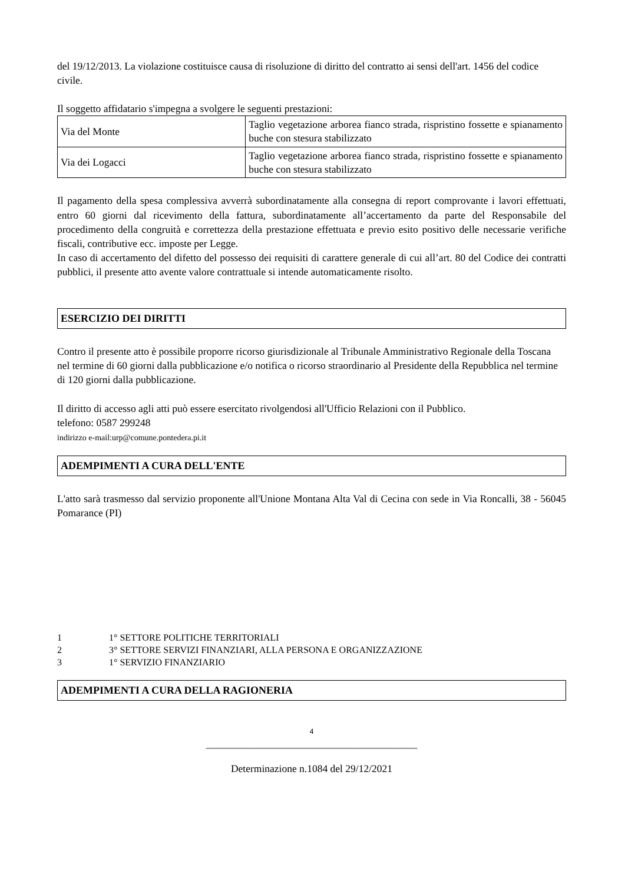del 19/12/2013. La violazione costituisce causa di risoluzione di diritto del contratto ai sensi dell'art. 1456 del codice civile.
Il soggetto affidatario s'impegna a svolgere le seguenti prestazioni:
| Via del Monte | Taglio vegetazione arborea fianco strada, rispristino fossette e spianamento buche con stesura stabilizzato |
| Via dei Logacci | Taglio vegetazione arborea fianco strada, rispristino fossette e spianamento buche con stesura stabilizzato |
Il pagamento della spesa complessiva avverrà subordinatamente alla consegna di report comprovante i lavori effettuati, entro 60 giorni dal ricevimento della fattura, subordinatamente all’accertamento da parte del Responsabile del procedimento della congruità e correttezza della prestazione effettuata e previo esito positivo delle necessarie verifiche fiscali, contributive ecc. imposte per Legge.
In caso di accertamento del difetto del possesso dei requisiti di carattere generale di cui all’art. 80 del Codice dei contratti pubblici, il presente atto avente valore contrattuale si intende automaticamente risolto.
ESERCIZIO DEI DIRITTI
Contro il presente atto è possibile proporre ricorso giurisdizionale al Tribunale Amministrativo Regionale della Toscana nel termine di 60 giorni dalla pubblicazione e/o notifica o ricorso straordinario al Presidente della Repubblica nel termine di 120 giorni dalla pubblicazione.
Il diritto di accesso agli atti può essere esercitato rivolgendosi all'Ufficio Relazioni con il Pubblico.
telefono: 0587 299248
indirizzo e-mail:urp@comune.pontedera.pi.it
ADEMPIMENTI A CURA DELL'ENTE
L'atto sarà trasmesso dal servizio proponente all'Unione Montana Alta Val di Cecina con sede in Via Roncalli, 38 - 56045 Pomarance (PI)
1 1° SETTORE POLITICHE TERRITORIALI
2 3° SETTORE SERVIZI FINANZIARI, ALLA PERSONA E ORGANIZZAZIONE
3 1° SERVIZIO FINANZIARIO
ADEMPIMENTI A CURA DELLA RAGIONERIA
4
_________________________________________
Determinazione n.1084 del 29/12/2021